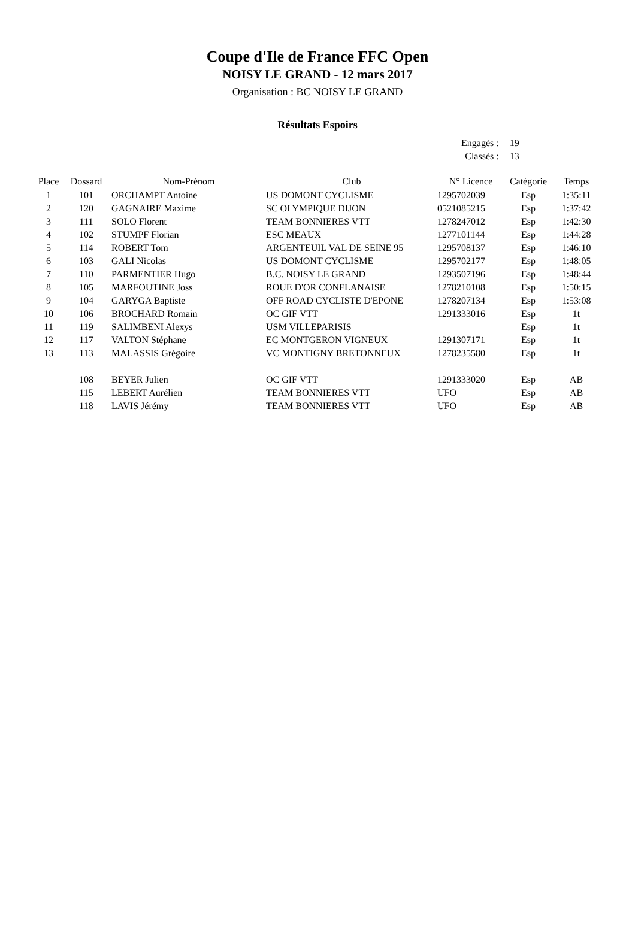Coupe d'Ile de France FFC Open
NOISY LE GRAND - 12 mars 2017
Organisation : BC NOISY LE GRAND
Résultats Espoirs
| Engagés : | 19 |
| Classés : | 13 |
| Place | Dossard | Nom-Prénom | Club | N° Licence | Catégorie | Temps |
| --- | --- | --- | --- | --- | --- | --- |
| 1 | 101 | ORCHAMPT Antoine | US DOMONT CYCLISME | 1295702039 | Esp | 1:35:11 |
| 2 | 120 | GAGNAIRE Maxime | SC OLYMPIQUE DIJON | 0521085215 | Esp | 1:37:42 |
| 3 | 111 | SOLO Florent | TEAM BONNIERES VTT | 1278247012 | Esp | 1:42:30 |
| 4 | 102 | STUMPF Florian | ESC MEAUX | 1277101144 | Esp | 1:44:28 |
| 5 | 114 | ROBERT Tom | ARGENTEUIL VAL DE SEINE 95 | 1295708137 | Esp | 1:46:10 |
| 6 | 103 | GALI Nicolas | US DOMONT CYCLISME | 1295702177 | Esp | 1:48:05 |
| 7 | 110 | PARMENTIER Hugo | B.C. NOISY LE GRAND | 1293507196 | Esp | 1:48:44 |
| 8 | 105 | MARFOUTINE Joss | ROUE D'OR CONFLANAISE | 1278210108 | Esp | 1:50:15 |
| 9 | 104 | GARYGA Baptiste | OFF ROAD CYCLISTE D'EPONE | 1278207134 | Esp | 1:53:08 |
| 10 | 106 | BROCHARD Romain | OC GIF VTT | 1291333016 | Esp | 1t |
| 11 | 119 | SALIMBENI Alexys | USM VILLEPARISIS | | Esp | 1t |
| 12 | 117 | VALTON Stéphane | EC MONTGERON VIGNEUX | 1291307171 | Esp | 1t |
| 13 | 113 | MALASSIS Grégoire | VC MONTIGNY BRETONNEUX | 1278235580 | Esp | 1t |
| | 108 | BEYER Julien | OC GIF VTT | 1291333020 | Esp | AB |
| | 115 | LEBERT Aurélien | TEAM BONNIERES VTT | UFO | Esp | AB |
| | 118 | LAVIS Jérémy | TEAM BONNIERES VTT | UFO | Esp | AB |